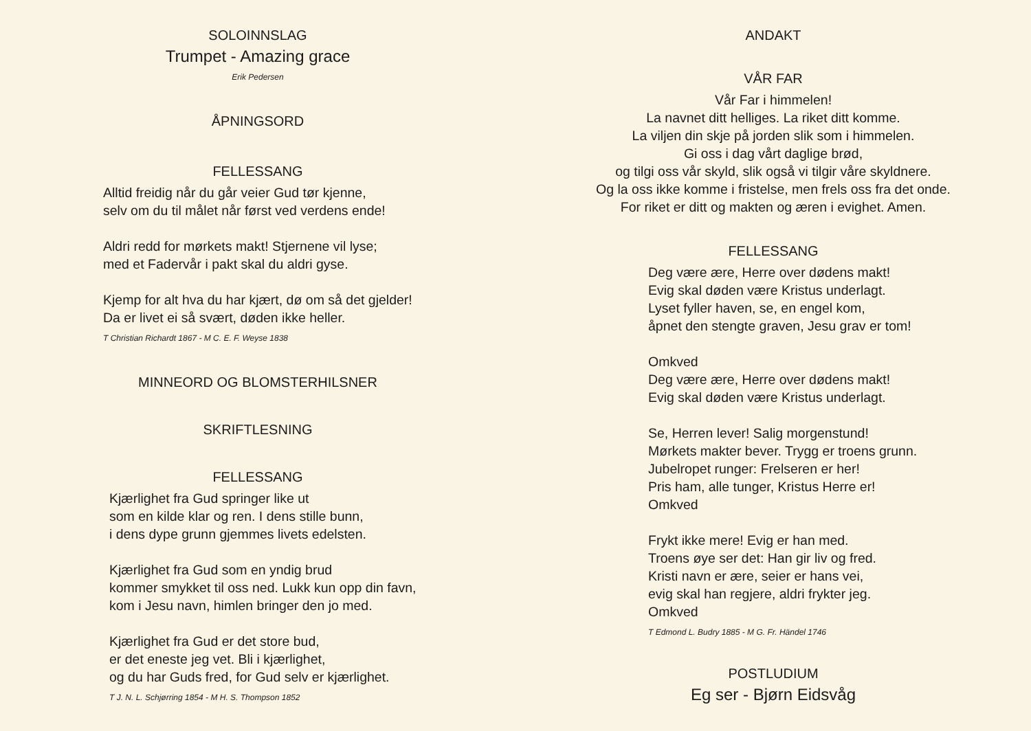SOLOINNSLAG
Trumpet - Amazing grace
Erik Pedersen
ÅPNINGSORD
FELLESSANG
Alltid freidig når du går veier Gud tør kjenne,
selv om du til målet når først ved verdens ende!
Aldri redd for mørkets makt! Stjernene vil lyse;
med et Fadervår i pakt skal du aldri gyse.
Kjemp for alt hva du har kjært, dø om så det gjelder!
Da er livet ei så svært, døden ikke heller.
T Christian Richardt 1867 - M C. E. F. Weyse 1838
MINNEORD OG BLOMSTERHILSNER
SKRIFTLESNING
FELLESSANG
Kjærlighet fra Gud springer like ut
som en kilde klar og ren. I dens stille bunn,
i dens dype grunn gjemmes livets edelsten.
Kjærlighet fra Gud som en yndig brud
kommer smykket til oss ned. Lukk kun opp din favn,
kom i Jesu navn, himlen bringer den jo med.
Kjærlighet fra Gud er det store bud,
er det eneste jeg vet. Bli i kjærlighet,
og du har Guds fred, for Gud selv er kjærlighet.
T J. N. L. Schjørring 1854 - M H. S. Thompson 1852
ANDAKT
VÅR FAR
Vår Far i himmelen!
La navnet ditt helliges. La riket ditt komme.
La viljen din skje på jorden slik som i himmelen.
Gi oss i dag vårt daglige brød,
og tilgi oss vår skyld, slik også vi tilgir våre skyldnere.
Og la oss ikke komme i fristelse, men frels oss fra det onde.
For riket er ditt og makten og æren i evighet. Amen.
FELLESSANG
Deg være ære, Herre over dødens makt!
Evig skal døden være Kristus underlagt.
Lyset fyller haven, se, en engel kom,
åpnet den stengte graven, Jesu grav er tom!
Omkved
Deg være ære, Herre over dødens makt!
Evig skal døden være Kristus underlagt.
Se, Herren lever! Salig morgenstund!
Mørkets makter bever. Trygg er troens grunn.
Jubelropet runger: Frelseren er her!
Pris ham, alle tunger, Kristus Herre er!
Omkved
Frykt ikke mere! Evig er han med.
Troens øye ser det: Han gir liv og fred.
Kristi navn er ære, seier er hans vei,
evig skal han regjere, aldri frykter jeg.
Omkved
T Edmond L. Budry 1885 - M G. Fr. Händel 1746
POSTLUDIUM
Eg ser - Bjørn Eidsvåg